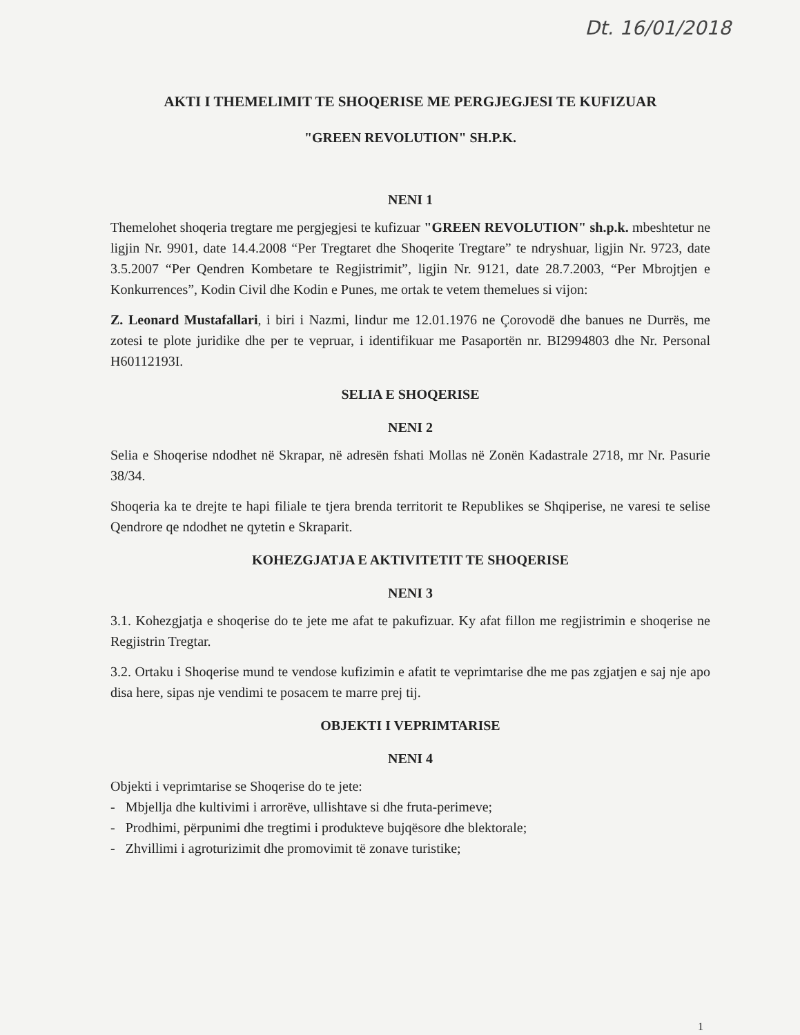Dt. 16/01/2018
AKTI I THEMELIMIT TE SHOQERISE ME PERGJEGJESI TE KUFIZUAR
"GREEN REVOLUTION" SH.P.K.
NENI 1
Themelohet shoqeria tregtare me pergjegjesi te kufizuar "GREEN REVOLUTION" sh.p.k. mbeshtetur ne ligjin Nr. 9901, date 14.4.2008 “Per Tregtaret dhe Shoqerite Tregtare” te ndryshuar, ligjin Nr. 9723, date 3.5.2007 “Per Qendren Kombetare te Regjistrimit”, ligjin Nr. 9121, date 28.7.2003, “Per Mbrojtjen e Konkurrences”, Kodin Civil dhe Kodin e Punes, me ortak te vetem themelues si vijon:
Z. Leonard Mustafallari, i biri i Nazmi, lindur me 12.01.1976 ne Çorovodë dhe banues ne Durrës, me zotesi te plote juridike dhe per te vepruar, i identifikuar me Pasaportën nr. BI2994803 dhe Nr. Personal H60112193I.
SELIA E SHOQERISE
NENI 2
Selia e Shoqerise ndodhet në Skrapar, në adresën fshati Mollas në Zonën Kadastrale 2718, mr Nr. Pasurie 38/34.
Shoqeria ka te drejte te hapi filiale te tjera brenda territorit te Republikes se Shqiperise, ne varesi te selise Qendrore qe ndodhet ne qytetin e Skraparit.
KOHEZGJATJA E AKTIVITETIT TE SHOQERISE
NENI 3
3.1. Kohezgjatja e shoqerise do te jete me afat te pakufizuar. Ky afat fillon me regjistrimin e shoqerise ne Regjistrin Tregtar.
3.2. Ortaku i Shoqerise mund te vendose kufizimin e afatit te veprimtarise dhe me pas zgjatjen e saj nje apo disa here, sipas nje vendimi te posacem te marre prej tij.
OBJEKTI I VEPRIMTARISE
NENI 4
Objekti i veprimtarise se Shoqerise do te jete:
- Mbjellja dhe kultivimi i arrorëve, ullishtave si dhe fruta-perimeve;
- Prodhimi, përpunimi dhe tregtimi i produkteve bujqësore dhe blektorale;
- Zhvillimi i agroturizimit dhe promovimit të zonave turistike;
1